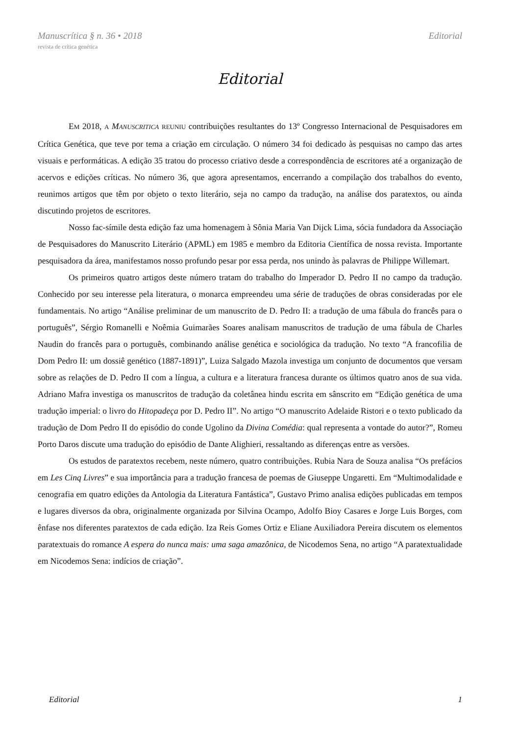Manuscrítica § n. 36 • 2018 Editorial
revista de crítica genética
Editorial
EM 2018, A MANUSCRITICA REUNIU contribuições resultantes do 13º Congresso Internacional de Pesquisadores em Crítica Genética, que teve por tema a criação em circulação. O número 34 foi dedicado às pesquisas no campo das artes visuais e performáticas. A edição 35 tratou do processo criativo desde a correspondência de escritores até a organização de acervos e edições críticas. No número 36, que agora apresentamos, encerrando a compilação dos trabalhos do evento, reunimos artigos que têm por objeto o texto literário, seja no campo da tradução, na análise dos paratextos, ou ainda discutindo projetos de escritores.
Nosso fac-símile desta edição faz uma homenagem à Sônia Maria Van Dijck Lima, sócia fundadora da Associação de Pesquisadores do Manuscrito Literário (APML) em 1985 e membro da Editoria Científica de nossa revista. Importante pesquisadora da área, manifestamos nosso profundo pesar por essa perda, nos unindo às palavras de Philippe Willemart.
Os primeiros quatro artigos deste número tratam do trabalho do Imperador D. Pedro II no campo da tradução. Conhecido por seu interesse pela literatura, o monarca empreendeu uma série de traduções de obras consideradas por ele fundamentais. No artigo “Análise preliminar de um manuscrito de D. Pedro II: a tradução de uma fábula do francês para o português”, Sérgio Romanelli e Noêmia Guimarães Soares analisam manuscritos de tradução de uma fábula de Charles Naudin do francês para o português, combinando análise genética e sociológica da tradução. No texto “A francofilia de Dom Pedro II: um dossiê genético (1887-1891)”, Luiza Salgado Mazola investiga um conjunto de documentos que versam sobre as relações de D. Pedro II com a língua, a cultura e a literatura francesa durante os últimos quatro anos de sua vida. Adriano Mafra investiga os manuscritos de tradução da coletânea hindu escrita em sânscrito em “Edição genética de uma tradução imperial: o livro do Hitopadeça por D. Pedro II”. No artigo “O manuscrito Adelaide Ristori e o texto publicado da tradução de Dom Pedro II do episódio do conde Ugolino da Divina Comédia: qual representa a vontade do autor?”, Romeu Porto Daros discute uma tradução do episódio de Dante Alighieri, ressaltando as diferenças entre as versões.
Os estudos de paratextos recebem, neste número, quatro contribuições. Rubia Nara de Souza analisa “Os prefácios em Les Cinq Livres” e sua importância para a tradução francesa de poemas de Giuseppe Ungaretti. Em “Multimodalidade e cenografia em quatro edições da Antologia da Literatura Fantástica”, Gustavo Primo analisa edições publicadas em tempos e lugares diversos da obra, originalmente organizada por Silvina Ocampo, Adolfo Bioy Casares e Jorge Luis Borges, com ênfase nos diferentes paratextos de cada edição. Iza Reis Gomes Ortiz e Eliane Auxiliadora Pereira discutem os elementos paratextuais do romance A espera do nunca mais: uma saga amazônica, de Nicodemos Sena, no artigo “A paratextualidade em Nicodemos Sena: indícios de criação”.
Editorial 1